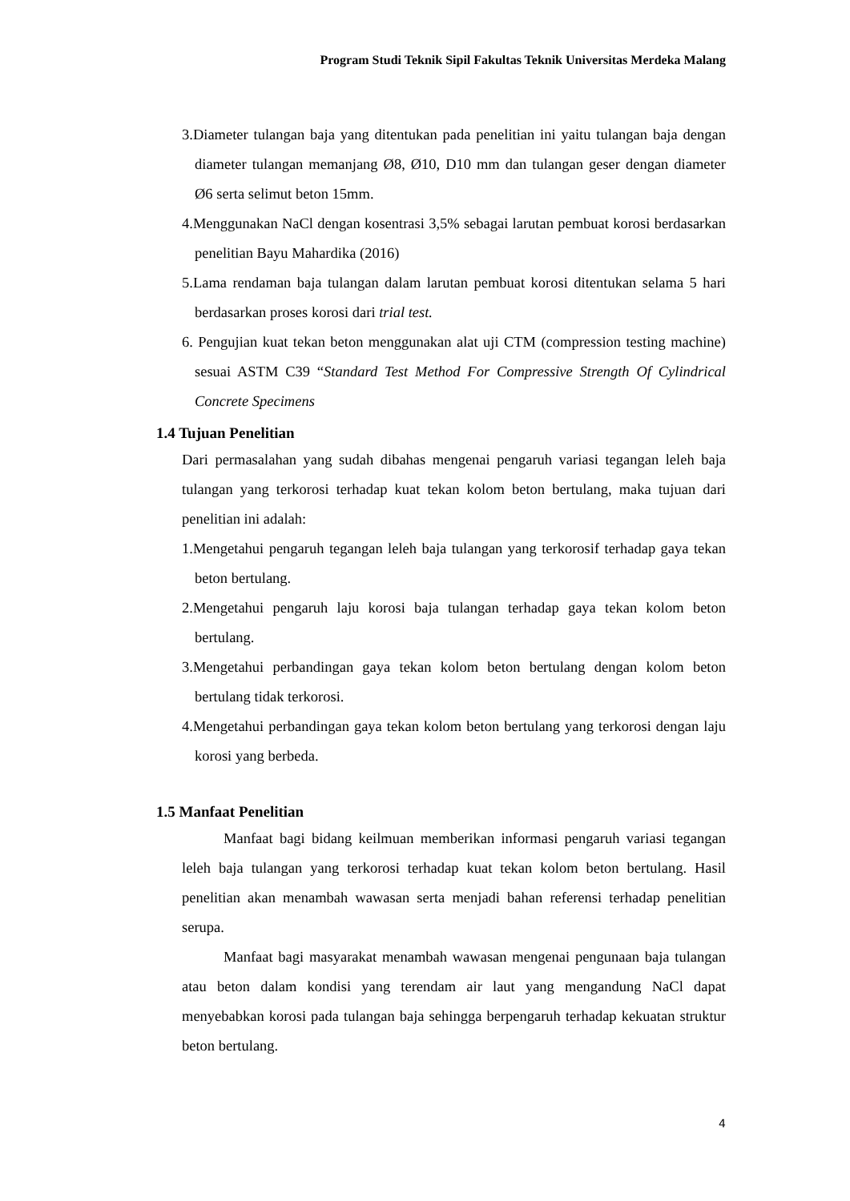Program Studi Teknik Sipil Fakultas Teknik Universitas Merdeka Malang
3.Diameter tulangan baja yang ditentukan pada penelitian ini yaitu tulangan baja dengan diameter tulangan memanjang Ø8, Ø10, D10 mm dan tulangan geser dengan diameter Ø6 serta selimut beton 15mm.
4.Menggunakan NaCl dengan kosentrasi 3,5% sebagai larutan pembuat korosi berdasarkan penelitian Bayu Mahardika (2016)
5.Lama rendaman baja tulangan dalam larutan pembuat korosi ditentukan selama 5 hari berdasarkan proses korosi dari trial test.
6. Pengujian kuat tekan beton menggunakan alat uji CTM (compression testing machine) sesuai ASTM C39 “Standard Test Method For Compressive Strength Of Cylindrical Concrete Specimens
1.4 Tujuan Penelitian
Dari permasalahan yang sudah dibahas mengenai pengaruh variasi tegangan leleh baja tulangan yang terkorosi terhadap kuat tekan kolom beton bertulang, maka tujuan dari penelitian ini adalah:
1.Mengetahui pengaruh tegangan leleh baja tulangan yang terkorosif terhadap gaya tekan beton bertulang.
2.Mengetahui pengaruh laju korosi baja tulangan terhadap gaya tekan kolom beton bertulang.
3.Mengetahui perbandingan gaya tekan kolom beton bertulang dengan kolom beton bertulang tidak terkorosi.
4.Mengetahui perbandingan gaya tekan kolom beton bertulang yang terkorosi dengan laju korosi yang berbeda.
1.5 Manfaat Penelitian
Manfaat bagi bidang keilmuan memberikan informasi pengaruh variasi tegangan leleh baja tulangan yang terkorosi terhadap kuat tekan kolom beton bertulang. Hasil penelitian akan menambah wawasan serta menjadi bahan referensi terhadap penelitian serupa.
Manfaat bagi masyarakat menambah wawasan mengenai pengunaan baja tulangan atau beton dalam kondisi yang terendam air laut yang mengandung NaCl dapat menyebabkan korosi pada tulangan baja sehingga berpengaruh terhadap kekuatan struktur beton bertulang.
4